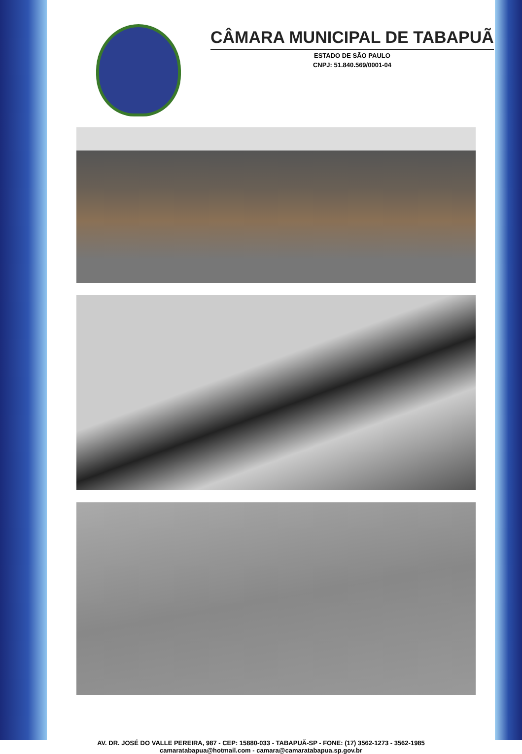CÂMARA MUNICIPAL DE TABAPUÃ
ESTADO DE SÃO PAULO
CNPJ: 51.840.569/0001-04
AV. DR. JOSÉ DO VALLE PEREIRA, 987 - CEP: 15880-033 - TABAPUÃ-SP - FONE: (17) 3562-1273 - 3562-1985
camaratabapua@hotmail.com - camara@camaratabapua.sp.gov.br